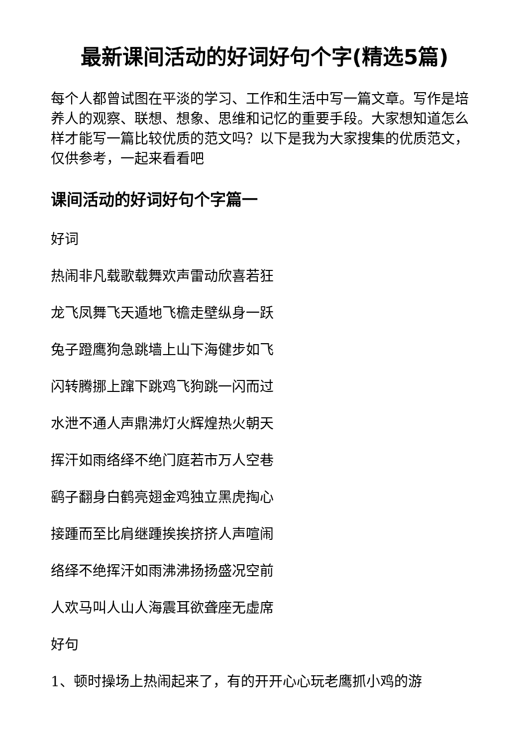最新课间活动的好词好句个字(精选5篇)
每个人都曾试图在平淡的学习、工作和生活中写一篇文章。写作是培养人的观察、联想、想象、思维和记忆的重要手段。大家想知道怎么样才能写一篇比较优质的范文吗？以下是我为大家搜集的优质范文，仅供参考，一起来看看吧
课间活动的好词好句个字篇一
好词
热闹非凡载歌载舞欢声雷动欣喜若狂
龙飞凤舞飞天遁地飞檐走壁纵身一跃
兔子蹬鹰狗急跳墙上山下海健步如飞
闪转腾挪上蹿下跳鸡飞狗跳一闪而过
水泄不通人声鼎沸灯火辉煌热火朝天
挥汗如雨络绎不绝门庭若市万人空巷
鹞子翻身白鹤亮翅金鸡独立黑虎掏心
接踵而至比肩继踵挨挨挤挤人声喧闹
络绎不绝挥汗如雨沸沸扬扬盛况空前
人欢马叫人山人海震耳欲聋座无虚席
好句
1、顿时操场上热闹起来了，有的开开心心玩老鹰抓小鸡的游